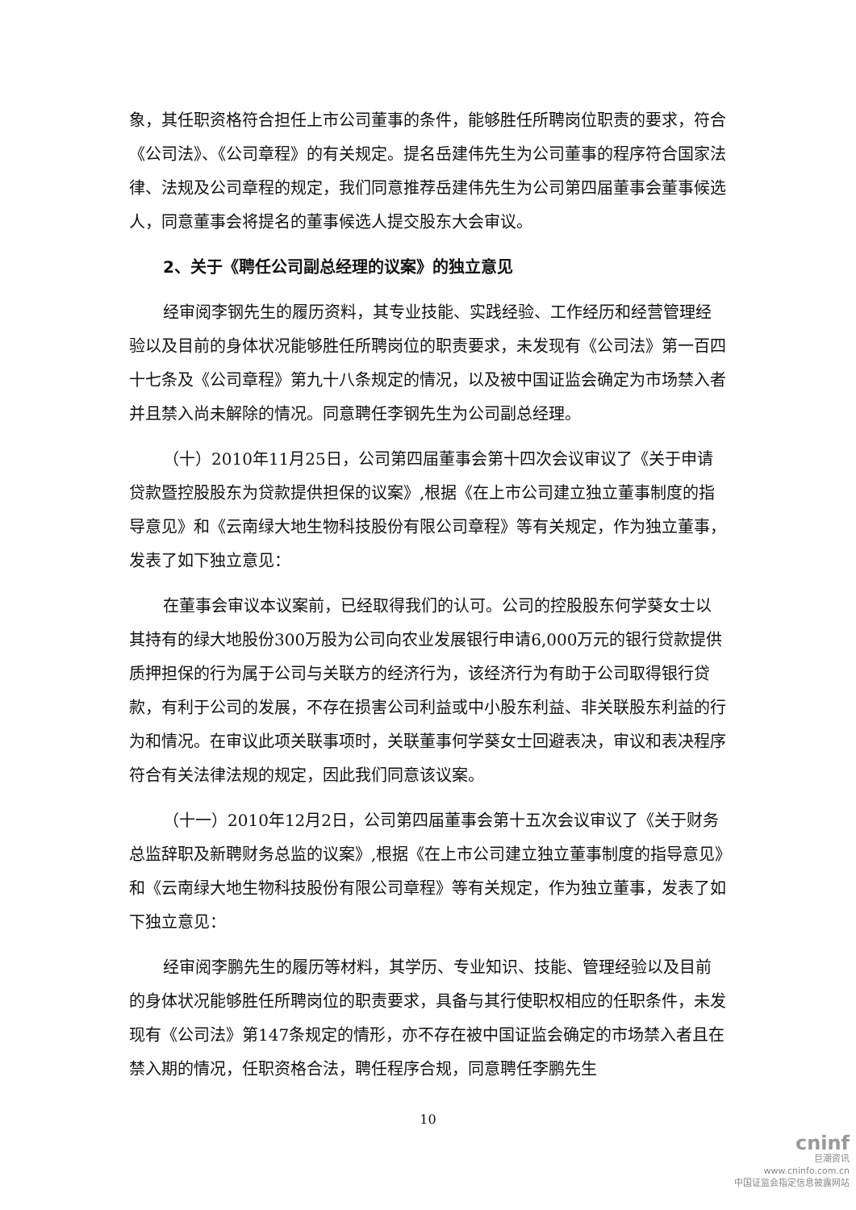象，其任职资格符合担任上市公司董事的条件，能够胜任所聘岗位职责的要求，符合《公司法》、《公司章程》的有关规定。提名岳建伟先生为公司董事的程序符合国家法律、法规及公司章程的规定，我们同意推荐岳建伟先生为公司第四届董事会董事候选人，同意董事会将提名的董事候选人提交股东大会审议。
2、关于《聘任公司副总经理的议案》的独立意见
经审阅李钢先生的履历资料，其专业技能、实践经验、工作经历和经营管理经验以及目前的身体状况能够胜任所聘岗位的职责要求，未发现有《公司法》第一百四十七条及《公司章程》第九十八条规定的情况，以及被中国证监会确定为市场禁入者并且禁入尚未解除的情况。同意聘任李钢先生为公司副总经理。
（十）2010年11月25日，公司第四届董事会第十四次会议审议了《关于申请贷款暨控股股东为贷款提供担保的议案》,根据《在上市公司建立独立董事制度的指导意见》和《云南绿大地生物科技股份有限公司章程》等有关规定，作为独立董事，发表了如下独立意见：
在董事会审议本议案前，已经取得我们的认可。公司的控股股东何学葵女士以其持有的绿大地股份300万股为公司向农业发展银行申请6,000万元的银行贷款提供质押担保的行为属于公司与关联方的经济行为，该经济行为有助于公司取得银行贷款，有利于公司的发展，不存在损害公司利益或中小股东利益、非关联股东利益的行为和情况。在审议此项关联事项时，关联董事何学葵女士回避表决，审议和表决程序符合有关法律法规的规定，因此我们同意该议案。
（十一）2010年12月2日，公司第四届董事会第十五次会议审议了《关于财务总监辞职及新聘财务总监的议案》,根据《在上市公司建立独立董事制度的指导意见》和《云南绿大地生物科技股份有限公司章程》等有关规定，作为独立董事，发表了如下独立意见：
经审阅李鹏先生的履历等材料，其学历、专业知识、技能、管理经验以及目前的身体状况能够胜任所聘岗位的职责要求，具备与其行使职权相应的任职条件，未发现有《公司法》第147条规定的情形，亦不存在被中国证监会确定的市场禁入者且在禁入期的情况，任职资格合法，聘任程序合规，同意聘任李鹏先生
10
cninf
巨潮资讯
www.cninfo.com.cn
中国证监会指定信息披露网站